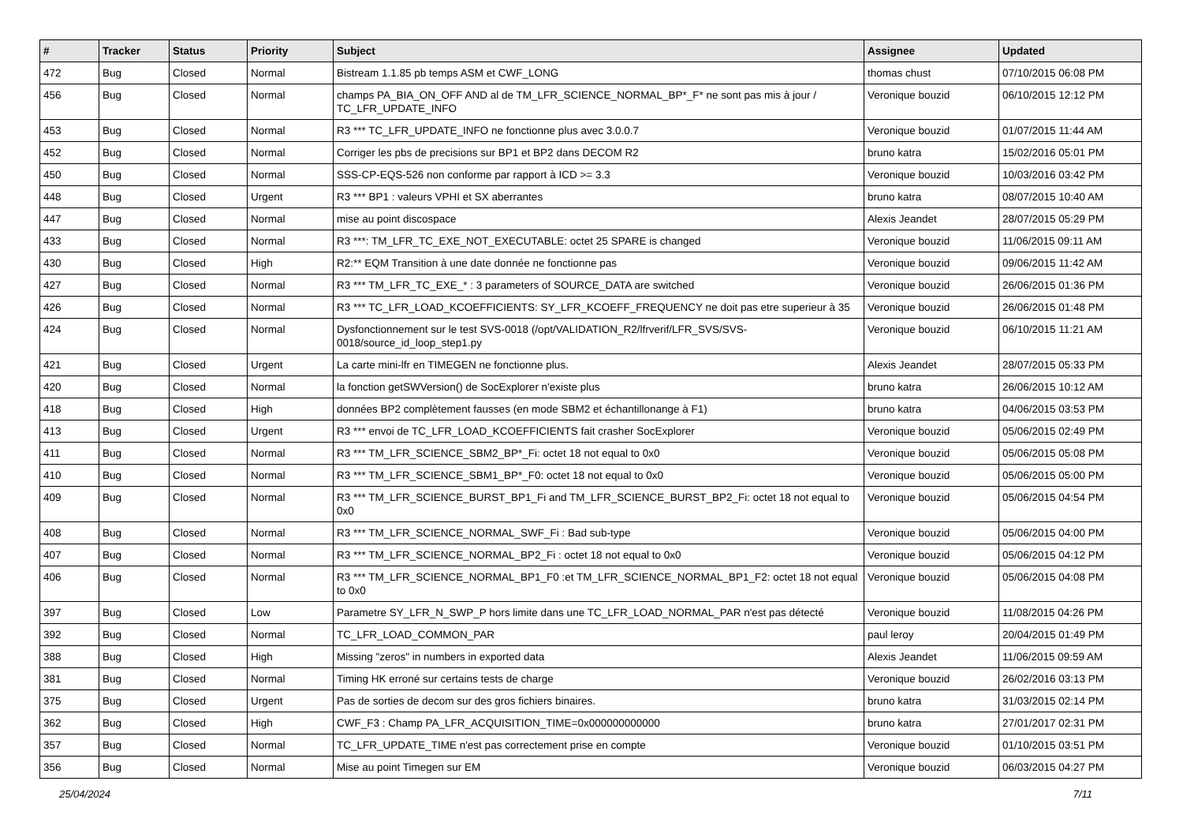| # | Tracker | Status | Priority | Subject | Assignee | Updated |
| --- | --- | --- | --- | --- | --- | --- |
| 472 | Bug | Closed | Normal | Bistream 1.1.85 pb temps ASM et CWF_LONG | thomas chust | 07/10/2015 06:08 PM |
| 456 | Bug | Closed | Normal | champs PA_BIA_ON_OFF AND al de TM_LFR_SCIENCE_NORMAL_BP*_F* ne sont pas mis à jour / TC_LFR_UPDATE_INFO | Veronique bouzid | 06/10/2015 12:12 PM |
| 453 | Bug | Closed | Normal | R3 *** TC_LFR_UPDATE_INFO ne fonctionne plus avec 3.0.0.7 | Veronique bouzid | 01/07/2015 11:44 AM |
| 452 | Bug | Closed | Normal | Corriger les pbs de precisions sur BP1 et BP2 dans DECOM R2 | bruno katra | 15/02/2016 05:01 PM |
| 450 | Bug | Closed | Normal | SSS-CP-EQS-526 non conforme par rapport à ICD >= 3.3 | Veronique bouzid | 10/03/2016 03:42 PM |
| 448 | Bug | Closed | Urgent | R3 *** BP1 : valeurs VPHI et SX aberrantes | bruno katra | 08/07/2015 10:40 AM |
| 447 | Bug | Closed | Normal | mise au point discospace | Alexis Jeandet | 28/07/2015 05:29 PM |
| 433 | Bug | Closed | Normal | R3 ***: TM_LFR_TC_EXE_NOT_EXECUTABLE: octet 25 SPARE is changed | Veronique bouzid | 11/06/2015 09:11 AM |
| 430 | Bug | Closed | High | R2:** EQM Transition à une date donnée ne fonctionne pas | Veronique bouzid | 09/06/2015 11:42 AM |
| 427 | Bug | Closed | Normal | R3 *** TM_LFR_TC_EXE_* : 3 parameters of SOURCE_DATA are switched | Veronique bouzid | 26/06/2015 01:36 PM |
| 426 | Bug | Closed | Normal | R3 *** TC_LFR_LOAD_KCOEFFICIENTS: SY_LFR_KCOEFF_FREQUENCY ne doit pas etre superieur à 35 | Veronique bouzid | 26/06/2015 01:48 PM |
| 424 | Bug | Closed | Normal | Dysfonctionnement sur le test SVS-0018 (/opt/VALIDATION_R2/lfrverif/LFR_SVS/SVS-0018/source_id_loop_step1.py | Veronique bouzid | 06/10/2015 11:21 AM |
| 421 | Bug | Closed | Urgent | La carte mini-lfr en TIMEGEN ne fonctionne plus. | Alexis Jeandet | 28/07/2015 05:33 PM |
| 420 | Bug | Closed | Normal | la fonction getSWVersion() de SocExplorer n'existe plus | bruno katra | 26/06/2015 10:12 AM |
| 418 | Bug | Closed | High | données BP2 complètement fausses (en mode SBM2 et échantillonange à F1) | bruno katra | 04/06/2015 03:53 PM |
| 413 | Bug | Closed | Urgent | R3 *** envoi de TC_LFR_LOAD_KCOEFFICIENTS fait crasher SocExplorer | Veronique bouzid | 05/06/2015 02:49 PM |
| 411 | Bug | Closed | Normal | R3 *** TM_LFR_SCIENCE_SBM2_BP*_Fi: octet 18 not equal to 0x0 | Veronique bouzid | 05/06/2015 05:08 PM |
| 410 | Bug | Closed | Normal | R3 *** TM_LFR_SCIENCE_SBM1_BP*_F0: octet 18 not equal to 0x0 | Veronique bouzid | 05/06/2015 05:00 PM |
| 409 | Bug | Closed | Normal | R3 *** TM_LFR_SCIENCE_BURST_BP1_Fi and TM_LFR_SCIENCE_BURST_BP2_Fi: octet 18 not equal to 0x0 | Veronique bouzid | 05/06/2015 04:54 PM |
| 408 | Bug | Closed | Normal | R3 *** TM_LFR_SCIENCE_NORMAL_SWF_Fi : Bad sub-type | Veronique bouzid | 05/06/2015 04:00 PM |
| 407 | Bug | Closed | Normal | R3 *** TM_LFR_SCIENCE_NORMAL_BP2_Fi : octet 18 not equal to 0x0 | Veronique bouzid | 05/06/2015 04:12 PM |
| 406 | Bug | Closed | Normal | R3 *** TM_LFR_SCIENCE_NORMAL_BP1_F0 :et TM_LFR_SCIENCE_NORMAL_BP1_F2: octet 18 not equal to 0x0 | Veronique bouzid | 05/06/2015 04:08 PM |
| 397 | Bug | Closed | Low | Parametre SY_LFR_N_SWP_P hors limite dans une TC_LFR_LOAD_NORMAL_PAR n'est pas détecté | Veronique bouzid | 11/08/2015 04:26 PM |
| 392 | Bug | Closed | Normal | TC_LFR_LOAD_COMMON_PAR | paul leroy | 20/04/2015 01:49 PM |
| 388 | Bug | Closed | High | Missing "zeros" in numbers in exported data | Alexis Jeandet | 11/06/2015 09:59 AM |
| 381 | Bug | Closed | Normal | Timing HK erroné sur certains tests de charge | Veronique bouzid | 26/02/2016 03:13 PM |
| 375 | Bug | Closed | Urgent | Pas de sorties de decom sur des gros fichiers binaires. | bruno katra | 31/03/2015 02:14 PM |
| 362 | Bug | Closed | High | CWF_F3 : Champ PA_LFR_ACQUISITION_TIME=0x000000000000 | bruno katra | 27/01/2017 02:31 PM |
| 357 | Bug | Closed | Normal | TC_LFR_UPDATE_TIME n'est pas correctement prise en compte | Veronique bouzid | 01/10/2015 03:51 PM |
| 356 | Bug | Closed | Normal | Mise au point Timegen sur EM | Veronique bouzid | 06/03/2015 04:27 PM |
25/04/2024 7/11